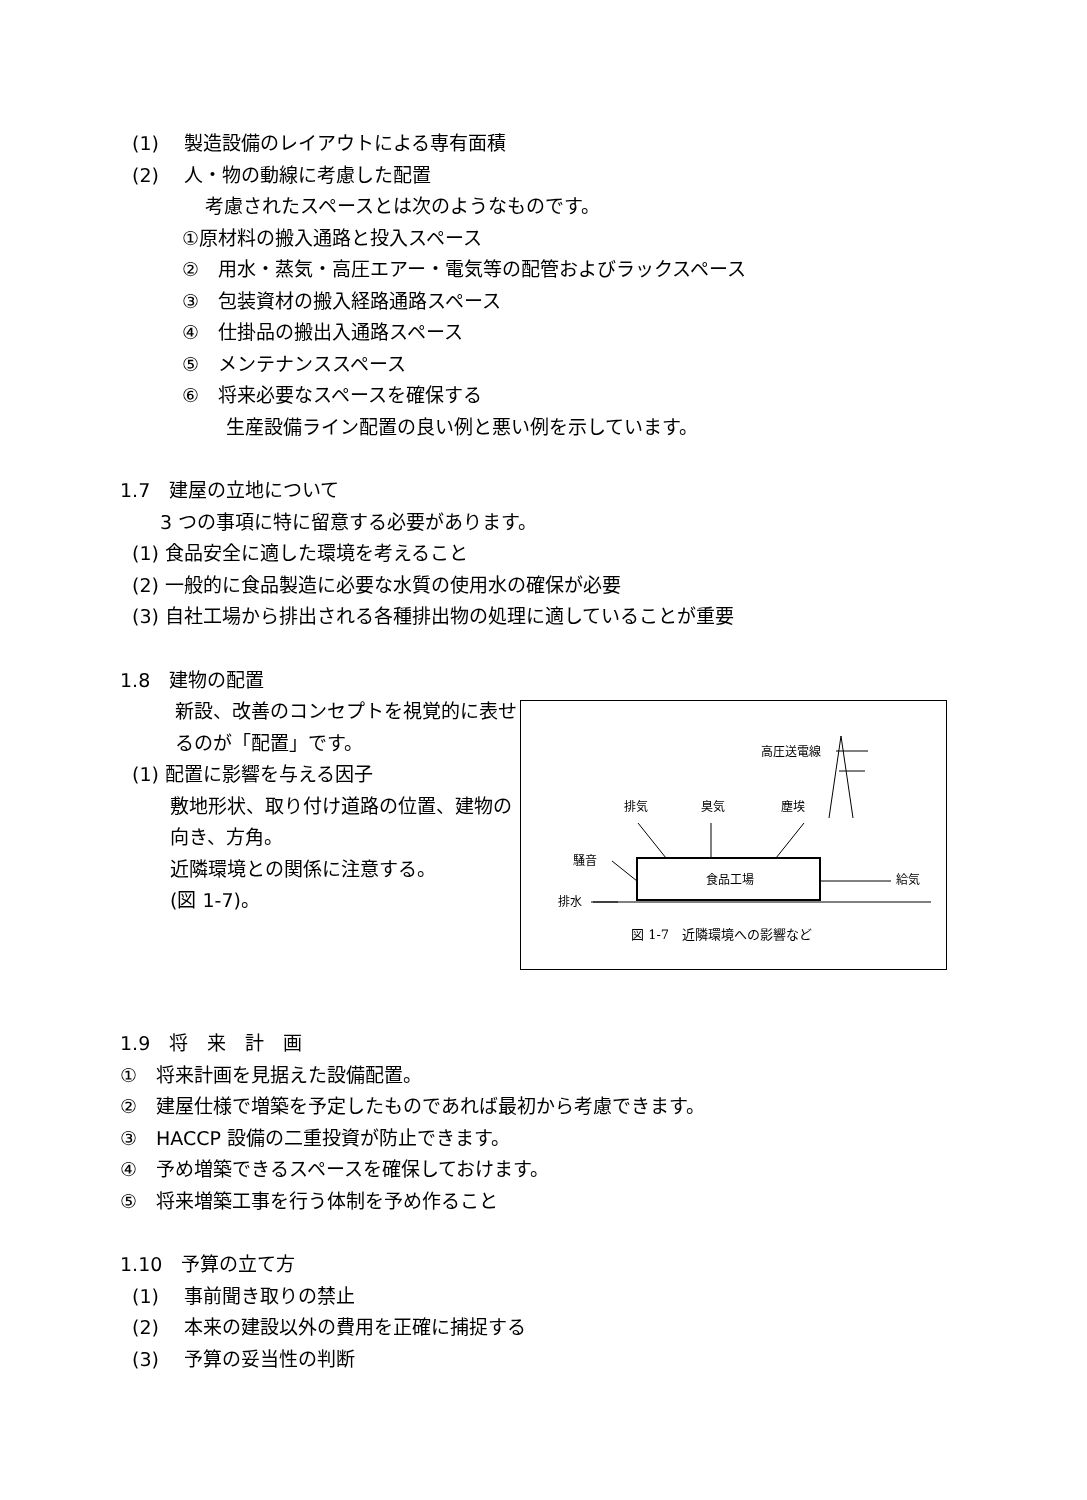(1)　 製造設備のレイアウトによる専有面積
(2)　 人・物の動線に考慮した配置
考慮されたスペースとは次のようなものです。
①原材料の搬入通路と投入スペース
②　用水・蒸気・高圧エアー・電気等の配管およびラックスペース
③　包装資材の搬入経路通路スペース
④　仕掛品の搬出入通路スペース
⑤　メンテナンススペース
⑥　将来必要なスペースを確保する
生産設備ライン配置の良い例と悪い例を示しています。
1.7　建屋の立地について
3 つの事項に特に留意する必要があります。
(1) 食品安全に適した環境を考えること
(2) 一般的に食品製造に必要な水質の使用水の確保が必要
(3) 自社工場から排出される各種排出物の処理に適していることが重要
1.8　建物の配置
新設、改善のコンセプトを視覚的に表せ
るのが「配置」です。
(1) 配置に影響を与える因子
敷地形状、取り付け道路の位置、建物の
向き、方角。
近隣環境との関係に注意する。
(図 1-7)。
高圧送電線
排気
臭気
塵埃
食品工場
騒音
給気
排水
図 1-7　近隣環境への影響など
1.9　将　来　計　画
①　将来計画を見据えた設備配置。
②　建屋仕様で増築を予定したものであれば最初から考慮できます。
③　HACCP 設備の二重投資が防止できます。
④　予め増築できるスペースを確保しておけます。
⑤　将来増築工事を行う体制を予め作ること
1.10　予算の立て方
(1)　 事前聞き取りの禁止
(2)　 本来の建設以外の費用を正確に捕捉する
(3)　 予算の妥当性の判断